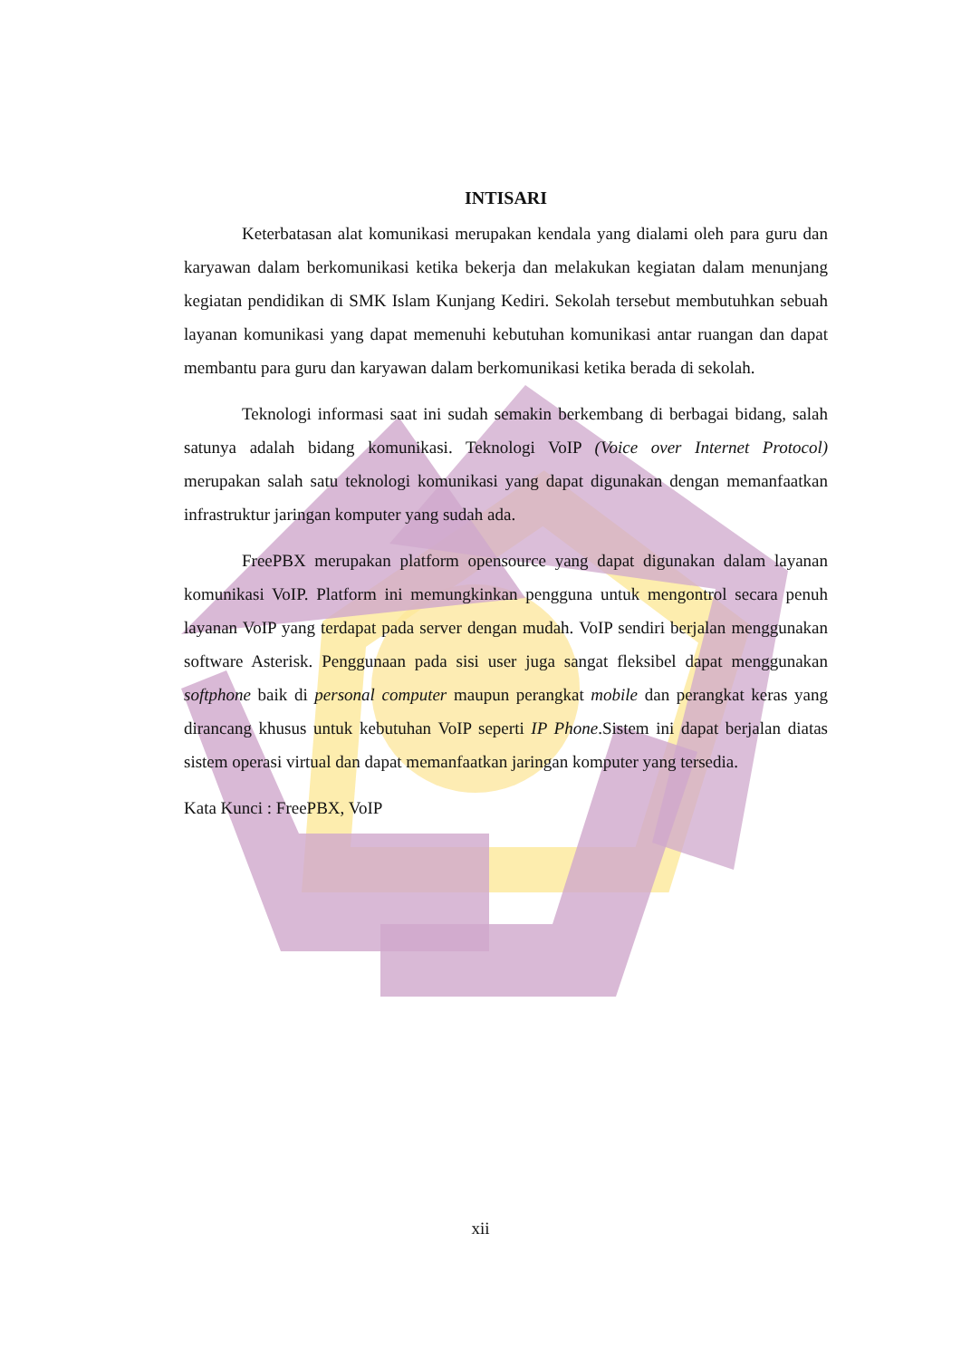INTISARI
Keterbatasan alat komunikasi merupakan kendala yang dialami oleh para guru dan karyawan dalam berkomunikasi ketika bekerja dan melakukan kegiatan dalam menunjang kegiatan pendidikan di SMK Islam Kunjang Kediri. Sekolah tersebut membutuhkan sebuah layanan komunikasi yang dapat memenuhi kebutuhan komunikasi antar ruangan dan dapat membantu para guru dan karyawan dalam berkomunikasi ketika berada di sekolah.
Teknologi informasi saat ini sudah semakin berkembang di berbagai bidang, salah satunya adalah bidang komunikasi. Teknologi VoIP (Voice over Internet Protocol) merupakan salah satu teknologi komunikasi yang dapat digunakan dengan memanfaatkan infrastruktur jaringan komputer yang sudah ada.
FreePBX merupakan platform opensource yang dapat digunakan dalam layanan komunikasi VoIP. Platform ini memungkinkan pengguna untuk mengontrol secara penuh layanan VoIP yang terdapat pada server dengan mudah. VoIP sendiri berjalan menggunakan software Asterisk. Penggunaan pada sisi user juga sangat fleksibel dapat menggunakan softphone baik di personal computer maupun perangkat mobile dan perangkat keras yang dirancang khusus untuk kebutuhan VoIP seperti IP Phone.Sistem ini dapat berjalan diatas sistem operasi virtual dan dapat memanfaatkan jaringan komputer yang tersedia.
Kata Kunci : FreePBX, VoIP
xii